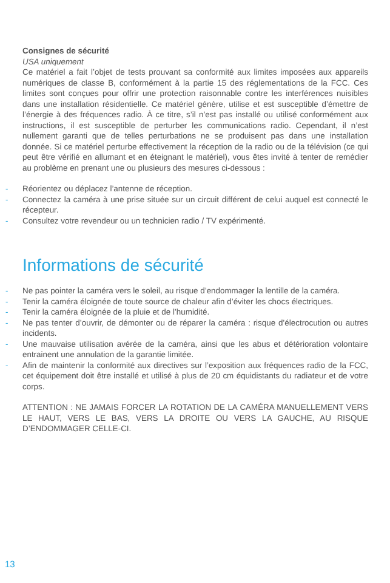Consignes de sécurité
USA uniquement
Ce matériel a fait l’objet de tests prouvant sa conformité aux limites imposées aux appareils numériques de classe B, conformément à la partie 15 des réglementations de la FCC. Ces limites sont conçues pour offrir une protection raisonnable contre les interférences nuisibles dans une installation résidentielle. Ce matériel génère, utilise et est susceptible d’émettre de l’énergie à des fréquences radio. À ce titre, s’il n’est pas installé ou utilisé conformément aux instructions, il est susceptible de perturber les communications radio. Cependant, il n’est nullement garanti que de telles perturbations ne se produisent pas dans une installation donnée. Si ce matériel perturbe effectivement la réception de la radio ou de la télévision (ce qui peut être vérifié en allumant et en éteignant le matériel), vous êtes invité à tenter de remédier au problème en prenant une ou plusieurs des mesures ci-dessous :
- Réorientez ou déplacez l’antenne de réception.
- Connectez la caméra à une prise située sur un circuit différent de celui auquel est connecté le récepteur.
- Consultez votre revendeur ou un technicien radio / TV expérimenté.
Informations de sécurité
- Ne pas pointer la caméra vers le soleil, au risque d’endommager la lentille de la caméra.
- Tenir la caméra éloignée de toute source de chaleur afin d’éviter les chocs électriques.
- Tenir la caméra éloignée de la pluie et de l’humidité.
- Ne pas tenter d’ouvrir, de démonter ou de réparer la caméra : risque d’électrocution ou autres incidents.
- Une mauvaise utilisation avérée de la caméra, ainsi que les abus et détérioration volontaire entrainent une annulation de la garantie limitée.
- Afin de maintenir la conformité aux directives sur l’exposition aux fréquences radio de la FCC, cet équipement doit être installé et utilisé à plus de 20 cm équidistants du radiateur et de votre corps.
ATTENTION : NE JAMAIS FORCER LA ROTATION DE LA CAMÉRA MANUELLEMENT VERS LE HAUT, VERS LE BAS, VERS LA DROITE OU VERS LA GAUCHE, AU RISQUE D’ENDOMMAGER CELLE-CI.
13